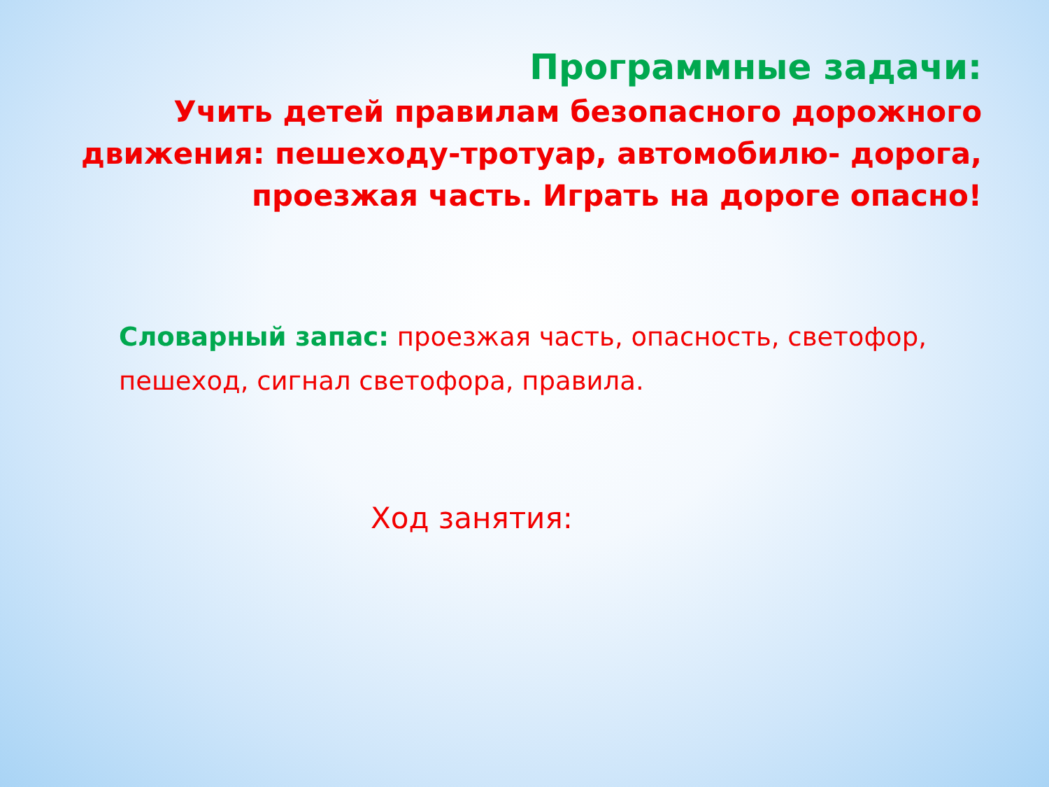Программные задачи:
Учить детей правилам безопасного дорожного движения: пешеходу-тротуар, автомобилю- дорога, проезжая часть. Играть на дороге опасно!
Словарный запас: проезжая часть, опасность, светофор, пешеход, сигнал светофора, правила.
Ход занятия: